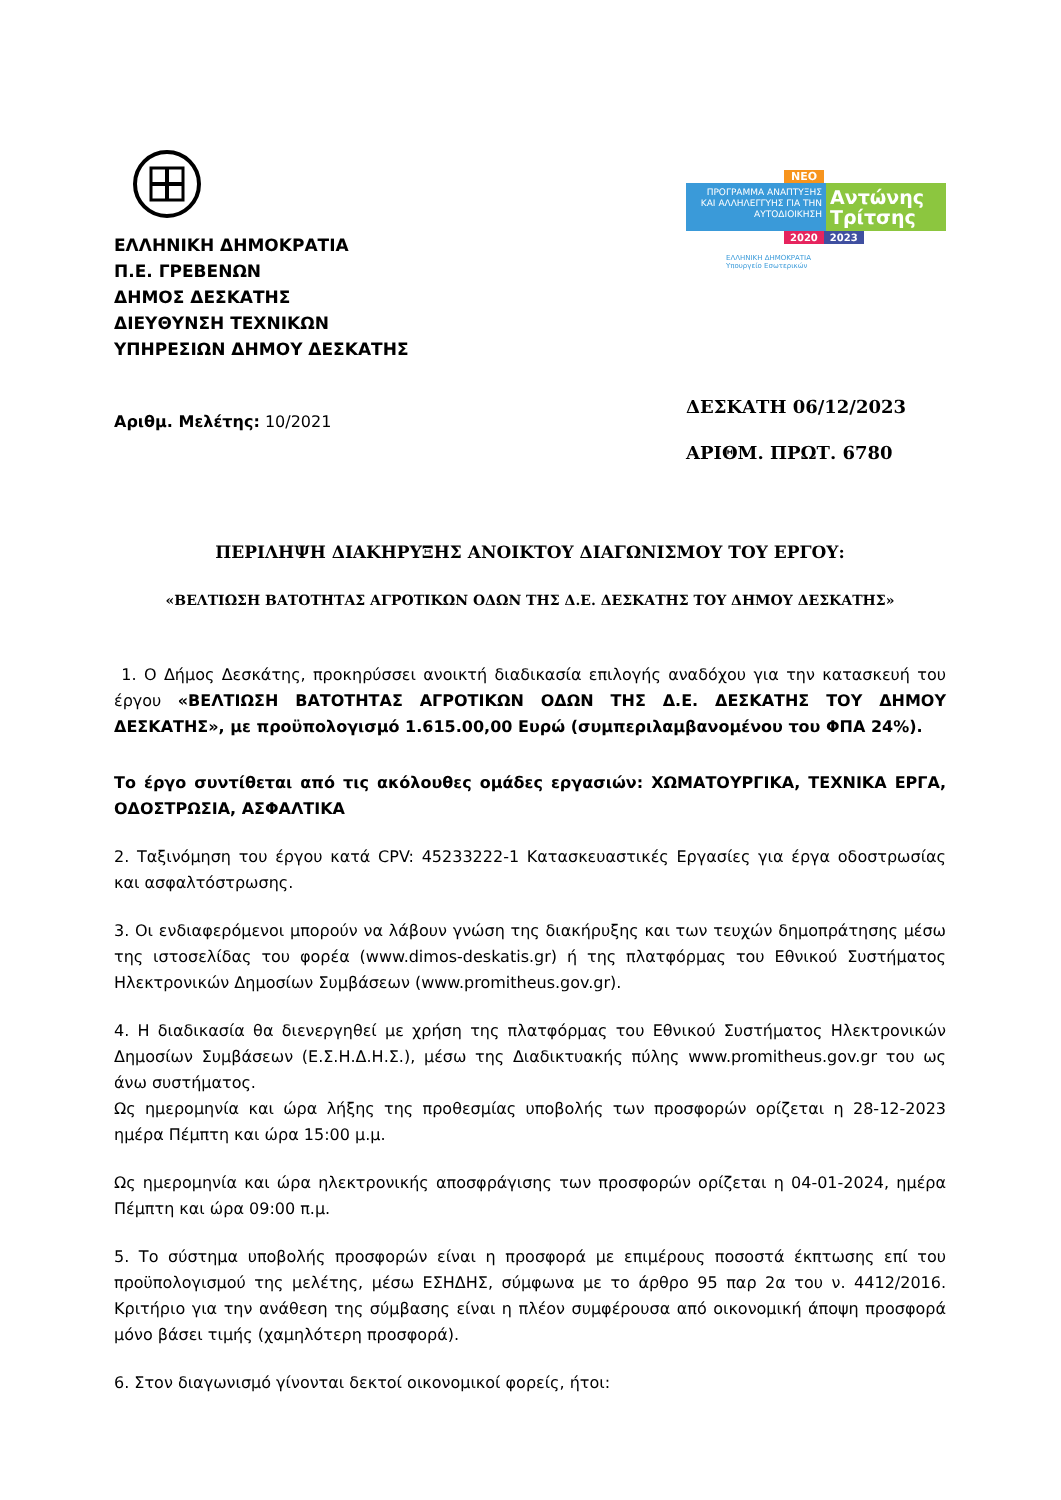ΕΛΛΗΝΙΚΗ ΔΗΜΟΚΡΑΤΙΑ
Π.Ε. ΓΡΕΒΕΝΩΝ
ΔΗΜΟΣ ΔΕΣΚΑΤΗΣ
ΔΙΕΥΘΥΝΣΗ ΤΕΧΝΙΚΩΝ
ΥΠΗΡΕΣΙΩΝ ΔΗΜΟΥ ΔΕΣΚΑΤΗΣ
ΝΕΟ
ΠΡΟΓΡΑΜΜΑ ΑΝΑΠΤΥΞΗΣ ΚΑΙ ΑΛΛΗΛΕΓΓΥΗΣ ΓΙΑ ΤΗΝ ΑΥΤΟΔΙΟΙΚΗΣΗ
Αντώνης Τρίτσης
2020 2023
ΕΛΛΗΝΙΚΗ ΔΗΜΟΚΡΑΤΙΑ
Υπουργείο Εσωτερικών
Αριθμ. Μελέτης: 10/2021
ΔΕΣΚΑΤΗ 06/12/2023
ΑΡΙΘΜ. ΠΡΩΤ. 6780
ΠΕΡΙΛΗΨΗ ΔΙΑΚΗΡΥΞΗΣ ΑΝΟΙΚΤΟΥ ΔΙΑΓΩΝΙΣΜΟΥ ΤΟΥ ΕΡΓΟΥ:
«ΒΕΛΤΙΩΣΗ ΒΑΤΟΤΗΤΑΣ ΑΓΡΟΤΙΚΩΝ ΟΔΩΝ ΤΗΣ Δ.Ε. ΔΕΣΚΑΤΗΣ ΤΟΥ ΔΗΜΟΥ ΔΕΣΚΑΤΗΣ»
1. Ο Δήμος Δεσκάτης, προκηρύσσει ανοικτή διαδικασία επιλογής αναδόχου για την κατασκευή του έργου «ΒΕΛΤΙΩΣΗ ΒΑΤΟΤΗΤΑΣ ΑΓΡΟΤΙΚΩΝ ΟΔΩΝ ΤΗΣ Δ.Ε. ΔΕΣΚΑΤΗΣ ΤΟΥ ΔΗΜΟΥ ΔΕΣΚΑΤΗΣ», με προϋπολογισμό 1.615.00,00 Ευρώ (συμπεριλαμβανομένου του ΦΠΑ 24%).
Το έργο συντίθεται από τις ακόλουθες ομάδες εργασιών: ΧΩΜΑΤΟΥΡΓΙΚΑ, ΤΕΧΝΙΚΑ ΕΡΓΑ, ΟΔΟΣΤΡΩΣΙΑ, ΑΣΦΑΛΤΙΚΑ
2. Ταξινόμηση του έργου κατά CPV: 45233222-1 Κατασκευαστικές Εργασίες για έργα οδοστρωσίας και ασφαλτόστρωσης.
3. Οι ενδιαφερόμενοι μπορούν να λάβουν γνώση της διακήρυξης και των τευχών δημοπράτησης μέσω της ιστοσελίδας του φορέα (www.dimos-deskatis.gr) ή της πλατφόρμας του Εθνικού Συστήματος Ηλεκτρονικών Δημοσίων Συμβάσεων (www.promitheus.gov.gr).
4. Η διαδικασία θα διενεργηθεί με χρήση της πλατφόρμας του Εθνικού Συστήματος Ηλεκτρονικών Δημοσίων Συμβάσεων (Ε.Σ.Η.Δ.Η.Σ.), μέσω της Διαδικτυακής πύλης www.promitheus.gov.gr του ως άνω συστήματος.
Ως ημερομηνία και ώρα λήξης της προθεσμίας υποβολής των προσφορών ορίζεται η 28-12-2023 ημέρα Πέμπτη και ώρα 15:00 μ.μ.
Ως ημερομηνία και ώρα ηλεκτρονικής αποσφράγισης των προσφορών ορίζεται η 04-01-2024, ημέρα Πέμπτη και ώρα 09:00 π.μ.
5. Το σύστημα υποβολής προσφορών είναι η προσφορά με επιμέρους ποσοστά έκπτωσης επί του προϋπολογισμού της μελέτης, μέσω ΕΣΗΔΗΣ, σύμφωνα με το άρθρο 95 παρ 2α του ν. 4412/2016. Κριτήριο για την ανάθεση της σύμβασης είναι η πλέον συμφέρουσα από οικονομική άποψη προσφορά μόνο βάσει τιμής (χαμηλότερη προσφορά).
6. Στον διαγωνισμό γίνονται δεκτοί οικονομικοί φορείς, ήτοι: